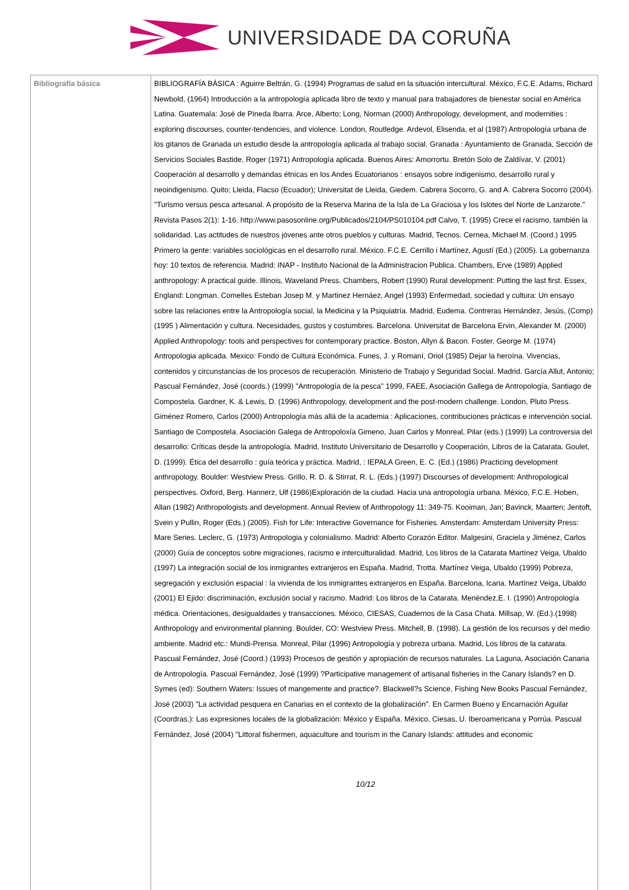UNIVERSIDADE DA CORUÑA
| Bibliografía básica | BIBLIOGRAFÍA BÁSICA : Aguirre Beltrán, G. (1994) Programas de salud en la situación intercultural. México, F.C.E. Adams, Richard Newbold, (1964) Introducción a la antropología aplicada libro de texto y manual para trabajadores de bienestar social en América Latina. Guatemala: José de Pineda Ibarra. Arce, Alberto; Long, Norman (2000) Anthropology, development, and modernities : exploring discourses, counter-tendencies, and violence. London, Routledge. Ardevol, Elisenda, et al (1987) Antropología urbana de los gitanos de Granada un estudio desde la antropología aplicada al trabajo social. Granada : Ayuntamiento de Granada, Sección de Servicios Sociales Bastide, Roger (1971) Antropología aplicada. Buenos Aires: Amorrortu. Bretón Solo de Zaldívar, V. (2001) Cooperación al desarrollo y demandas étnicas en los Andes Ecuatorianos : ensayos sobre indigenismo, desarrollo rural y neoindigenismo. Quito; Lleida, Flacso (Ecuador); Universitat de Lleida, Giedem. Cabrera Socorro, G. and A. Cabrera Socorro (2004). "Turismo versus pesca artesanal. A propósito de la Reserva Marina de la Isla de La Graciosa y los Islotes del Norte de Lanzarote." Revista Pasos 2(1): 1-16. http://www.pasosonline.org/Publicados/2104/PS010104.pdf Calvo, T. (1995) Crece el racismo, también la solidaridad. Las actitudes de nuestros jóvenes ante otros pueblos y culturas. Madrid, Tecnos. Cernea, Michael M. (Coord.) 1995 Primero la gente: variables sociológicas en el desarrollo rural. México. F.C.E. Cerrillo i Martínez, Agustí (Ed.) (2005). La gobernanza hoy: 10 textos de referencia. Madrid: INAP - Instituto Nacional de la Administracion Publica. Chambers, Erve (1989) Applied anthropology: A practical guide. Illinois, Waveland Press. Chambers, Robert (1990) Rural development: Putting the last first. Essex, England: Longman. Comelles Esteban Josep M. y Martinez Hernáez, Angel (1993) Enfermedad, sociedad y cultura: Un ensayo sobre las relaciones entre la Antropología social, la Medicina y la Psiquiatría. Madrid, Eudema. Contreras Hernández, Jesús, (Comp) (1995 ) Alimentación y cultura. Necesidades, gustos y costumbres. Barcelona. Universitat de Barcelona Ervin, Alexander M. (2000) Applied Anthropology: tools and perspectives for contemporary practice. Boston, Allyn & Bacon. Foster, George M. (1974) Antropologia aplicada. Mexico: Fondo de Cultura Económica. Funes, J. y Romaní, Oriol (1985) Dejar la heroína. Vivencias, contenidos y circunstancias de los procesos de recuperación. Ministerio de Trabajo y Seguridad Social. Madrid. García Allut, Antonio; Pascual Fernández, José (coords.) (1999) "Antropología de la pesca" 1999, FAEE, Asociación Gallega de Antropología, Santiago de Compostela. Gardner, K. & Lewis, D. (1996) Anthropology, development and the post-modern challenge. London, Pluto Press. Giménez Romero, Carlos (2000) Antropología más allá de la academia : Aplicaciones, contribuciones prácticas e intervención social. Santiago de Compostela. Asociación Galega de Antropoloxía Gimeno, Juan Carlos y Monreal, Pilar (eds.) (1999) La controversia del desarrollo: Críticas desde la antropología. Madrid, Instituto Universitario de Desarrollo y Cooperación, Libros de la Catarata. Goulet, D. (1999). Ética del desarrollo : guía teórica y práctica. Madrid, : IEPALA Green, E. C. (Ed.) (1986) Practicing development anthropology. Boulder: Westview Press. Grillo, R. D. & Stirrat, R. L. (Eds.) (1997) Discourses of development: Anthropological perspectives. Oxford, Berg. Hannerz, Ulf (1986)Exploración de la ciudad. Hacia una antropología urbana. México, F.C.E. Hoben, Allan (1982) Anthropologists and development. Annual Review of Anthropology 11: 349-75. Kooiman, Jan; Bavinck, Maarten; Jentoft, Svein y Pullin, Roger (Eds.) (2005). Fish for Life: Interactive Governance for Fisheries. Amsterdam: Amsterdam University Press: Mare Series. Leclerc, G. (1973) Antropologia y colonialismo. Madrid: Alberto Corazón Editor. Malgesini, Graciela y Jiménez, Carlos (2000) Guía de conceptos sobre migraciones, racismo e interculturalidad. Madrid, Los libros de la Catarata Martínez Veiga, Ubaldo (1997) La integración social de los inmigrantes extranjeros en España. Madrid, Trotta. Martínez Veiga, Ubaldo (1999) Pobreza, segregación y exclusión espacial : la vivienda de los inmigrantes extranjeros en España. Barcelona, Icaria. Martínez Veiga, Ubaldo (2001) El Ejido: discriminación, exclusión social y racismo. Madrid: Los libros de la Catarata. Menéndez,E. I. (1990) Antropología médica. Orientaciones, desigualdades y transacciones. México, CIESAS, Cuadernos de la Casa Chata. Millsap, W. (Ed.).(1998) Anthropology and environmental planning. Boulder, CO: Westview Press. Mitchell, B. (1998). La gestión de los recursos y del medio ambiente. Madrid etc.: Mundi-Prensa. Monreal, Pilar (1996) Antropología y pobreza urbana. Madrid, Los libros de la catarata. Pascual Fernández, José (Coord.) (1993) Procesos de gestión y apropiación de recursos naturales. La Laguna, Asociación Canaria de Antropología. Pascual Fernández, José (1999) ?Participative management of artisanal fisheries in the Canary Islands? en D. Symes (ed): Southern Waters: Issues of mangemente and practice?. Blackwell?s Science, Fishing New Books Pascual Fernández, José (2003) "La actividad pesquera en Canarias en el contexto de la globalización". En Carmen Bueno y Encarnación Aguilar (Coordras.): Las expresiones locales de la globalización: México y España. México, Ciesas, U. Iberoamericana y Porrúa. Pascual Fernández, José (2004) "Littoral fishermen, aquaculture and tourism in the Canary Islands: attitudes and economic 10/12 |